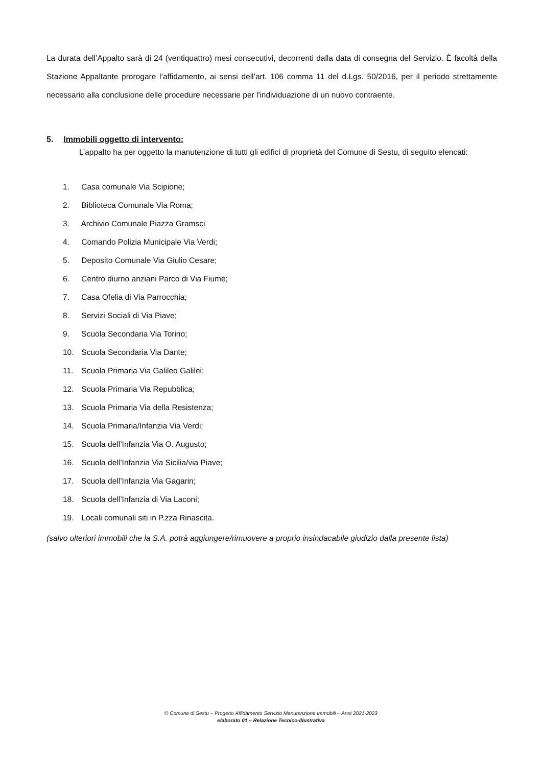La durata dell’Appalto sarà di 24 (ventiquattro) mesi consecutivi, decorrenti dalla data di consegna del Servizio. È facoltà della Stazione Appaltante prorogare l’affidamento, ai sensi dell’art. 106 comma 11 del d.Lgs. 50/2016, per il periodo strettamente necessario alla conclusione delle procedure necessarie per l'individuazione di un nuovo contraente.
5. Immobili oggetto di intervento:
L’appalto ha per oggetto la manutenzione di tutti gli edifici di proprietà del Comune di Sestu, di seguito elencati:
1. Casa comunale Via Scipione;
2. Biblioteca Comunale Via Roma;
3. Archivio Comunale Piazza Gramsci
4. Comando Polizia Municipale Via Verdi;
5. Deposito Comunale Via Giulio Cesare;
6. Centro diurno anziani Parco di Via Fiume;
7. Casa Ofelia di Via Parrocchia;
8. Servizi Sociali di Via Piave;
9. Scuola Secondaria Via Torino;
10. Scuola Secondaria Via Dante;
11. Scuola Primaria Via Galileo Galilei;
12. Scuola Primaria Via Repubblica;
13. Scuola Primaria Via della Resistenza;
14. Scuola Primaria/Infanzia Via Verdi;
15. Scuola dell’Infanzia Via O. Augusto;
16. Scuola dell’Infanzia Via Sicilia/via Piave;
17. Scuola dell’Infanzia Via Gagarin;
18. Scuola dell’Infanzia di Via Laconi;
19. Locali comunali siti in P.zza Rinascita.
(salvo ulteriori immobili che la S.A. potrà aggiungere/rimuovere a proprio insindacabile giudizio dalla presente lista)
© Comune di Sestu – Progetto Affidamento Servizio Manutenzione Immobili – Anni 2021-2023
elaborato 01 – Relazione Tecnico-Illustrativa